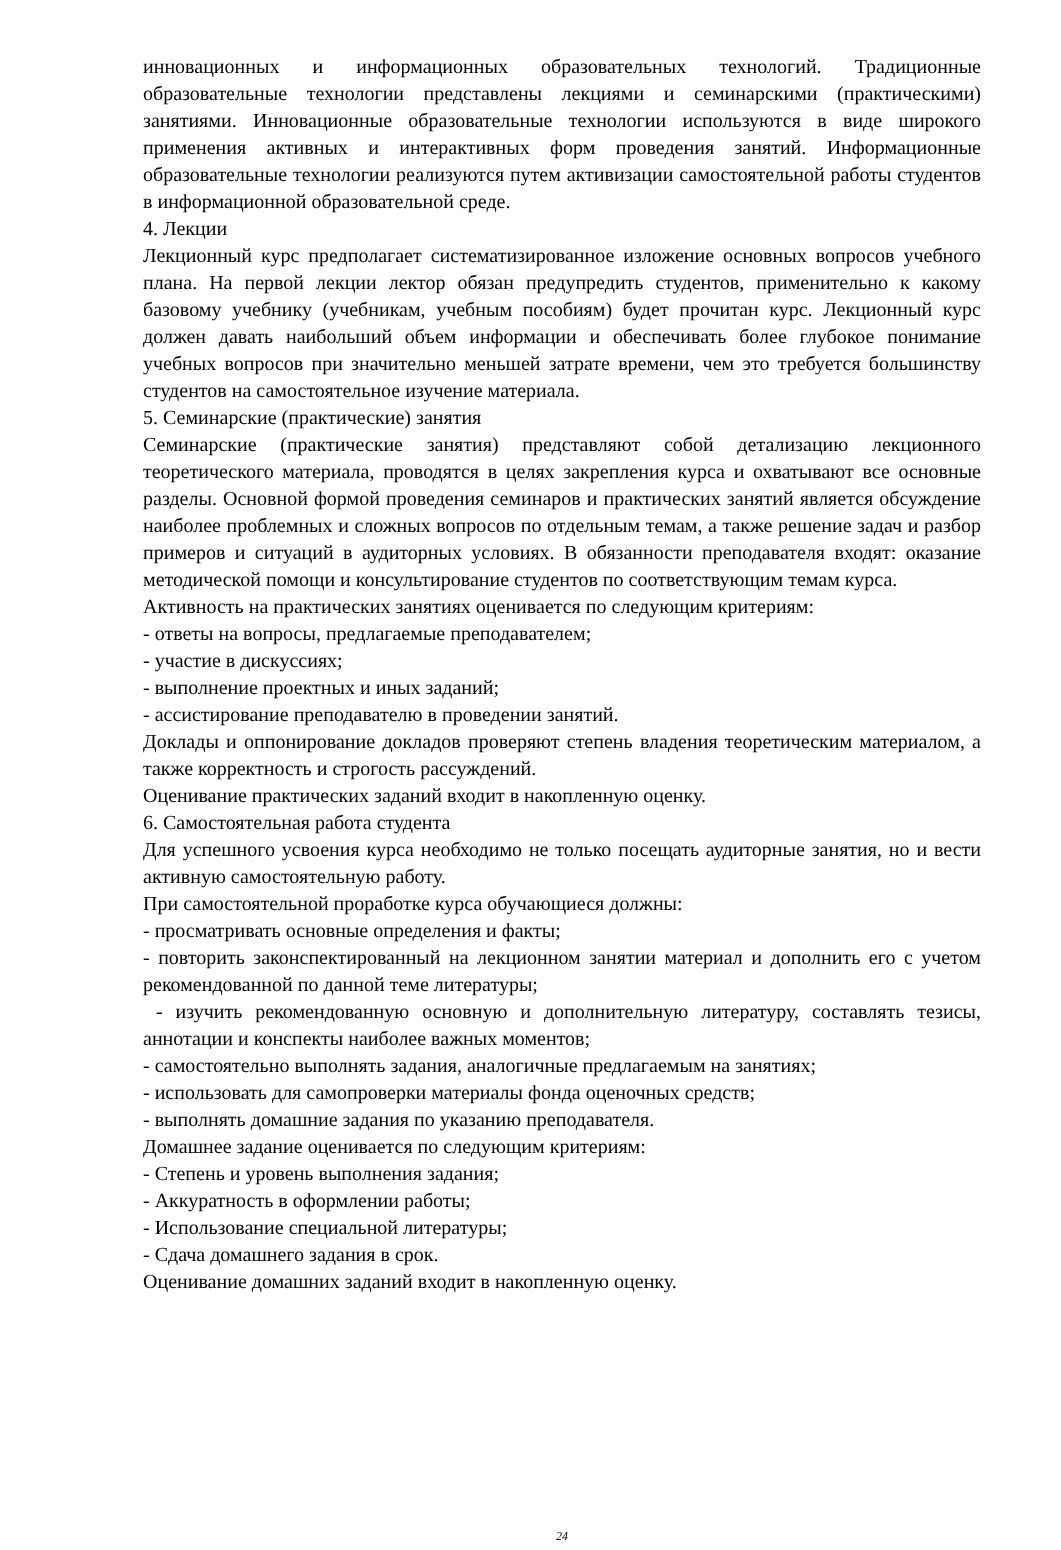инновационных и информационных образовательных технологий. Традиционные образовательные технологии представлены лекциями и семинарскими (практическими) занятиями. Инновационные образовательные технологии используются в виде широкого применения активных и интерактивных форм проведения занятий. Информационные образовательные технологии реализуются путем активизации самостоятельной работы студентов в информационной образовательной среде.
4. Лекции
Лекционный курс предполагает систематизированное изложение основных вопросов учебного плана. На первой лекции лектор обязан предупредить студентов, применительно к какому базовому учебнику (учебникам, учебным пособиям) будет прочитан курс. Лекционный курс должен давать наибольший объем информации и обеспечивать более глубокое понимание учебных вопросов при значительно меньшей затрате времени, чем это требуется большинству студентов на самостоятельное изучение материала.
5. Семинарские (практические) занятия
Семинарские (практические занятия) представляют собой детализацию лекционного теоретического материала, проводятся в целях закрепления курса и охватывают все основные разделы. Основной формой проведения семинаров и практических занятий является обсуждение наиболее проблемных и сложных вопросов по отдельным темам, а также решение задач и разбор примеров и ситуаций в аудиторных условиях. В обязанности преподавателя входят: оказание методической помощи и консультирование студентов по соответствующим темам курса.
Активность на практических занятиях оценивается по следующим критериям:
- ответы на вопросы, предлагаемые преподавателем;
- участие в дискуссиях;
- выполнение проектных и иных заданий;
- ассистирование преподавателю в проведении занятий.
Доклады и оппонирование докладов проверяют степень владения теоретическим материалом, а также корректность и строгость рассуждений.
Оценивание практических заданий входит в накопленную оценку.
6. Самостоятельная работа студента
Для успешного усвоения курса необходимо не только посещать аудиторные занятия, но и вести активную самостоятельную работу.
При самостоятельной проработке курса обучающиеся должны:
- просматривать основные определения и факты;
- повторить законспектированный на лекционном занятии материал и дополнить его с учетом рекомендованной по данной теме литературы;
- изучить рекомендованную основную и дополнительную литературу, составлять тезисы, аннотации и конспекты наиболее важных моментов;
- самостоятельно выполнять задания, аналогичные предлагаемым на занятиях;
- использовать для самопроверки материалы фонда оценочных средств;
- выполнять домашние задания по указанию преподавателя.
Домашнее задание оценивается по следующим критериям:
- Степень и уровень выполнения задания;
- Аккуратность в оформлении работы;
- Использование специальной литературы;
- Сдача домашнего задания в срок.
Оценивание домашних заданий входит в накопленную оценку.
24